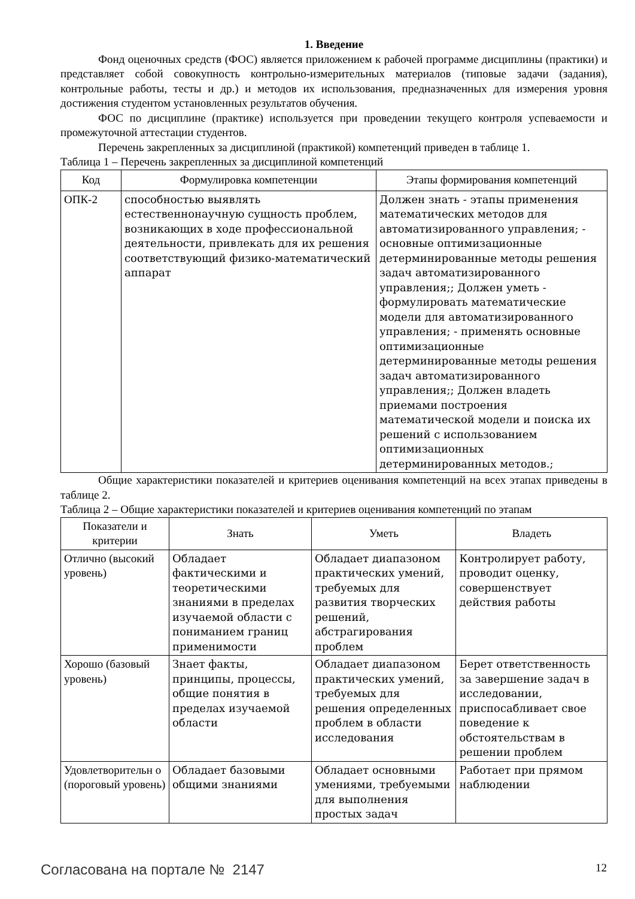1. Введение
Фонд оценочных средств (ФОС) является приложением к рабочей программе дисциплины (практики) и представляет собой совокупность контрольно-измерительных материалов (типовые задачи (задания), контрольные работы, тесты и др.) и методов их использования, предназначенных для измерения уровня достижения студентом установленных результатов обучения.
ФОС по дисциплине (практике) используется при проведении текущего контроля успеваемости и промежуточной аттестации студентов.
Перечень закрепленных за дисциплиной (практикой) компетенций приведен в таблице 1.
Таблица 1 – Перечень закрепленных за дисциплиной компетенций
| Код | Формулировка компетенции | Этапы формирования компетенций |
| --- | --- | --- |
| ОПК-2 | способностью выявлять естественнонаучную сущность проблем, возникающих в ходе профессиональной деятельности, привлекать для их решения соответствующий физико-математический аппарат | Должен знать - этапы применения математических методов для автоматизированного управления; - основные оптимизационные детерминированные методы решения задач автоматизированного управления;; Должен уметь - формулировать математические модели для автоматизированного управления; - применять основные оптимизационные детерминированные методы решения задач автоматизированного управления;; Должен владеть приемами построения математической модели и поиска их решений с использованием оптимизационных детерминированных методов.; |
Общие характеристики показателей и критериев оценивания компетенций на всех этапах приведены в таблице 2.
Таблица 2 – Общие характеристики показателей и критериев оценивания компетенций по этапам
| Показатели и критерии | Знать | Уметь | Владеть |
| --- | --- | --- | --- |
| Отлично (высокий уровень) | Обладает фактическими и теоретическими знаниями в пределах изучаемой области с пониманием границ применимости | Обладает диапазоном практических умений, требуемых для развития творческих решений, абстрагирования проблем | Контролирует работу, проводит оценку, совершенствует действия работы |
| Хорошо (базовый уровень) | Знает факты, принципы, процессы, общие понятия в пределах изучаемой области | Обладает диапазоном практических умений, требуемых для решения определенных проблем в области исследования | Берет ответственность за завершение задач в исследовании, приспосабливает свое поведение к обстоятельствам в решении проблем |
| Удовлетворительн о (пороговый уровень) | Обладает базовыми общими знаниями | Обладает основными умениями, требуемыми для выполнения простых задач | Работает при прямом наблюдении |
Согласована на портале № 2147 12